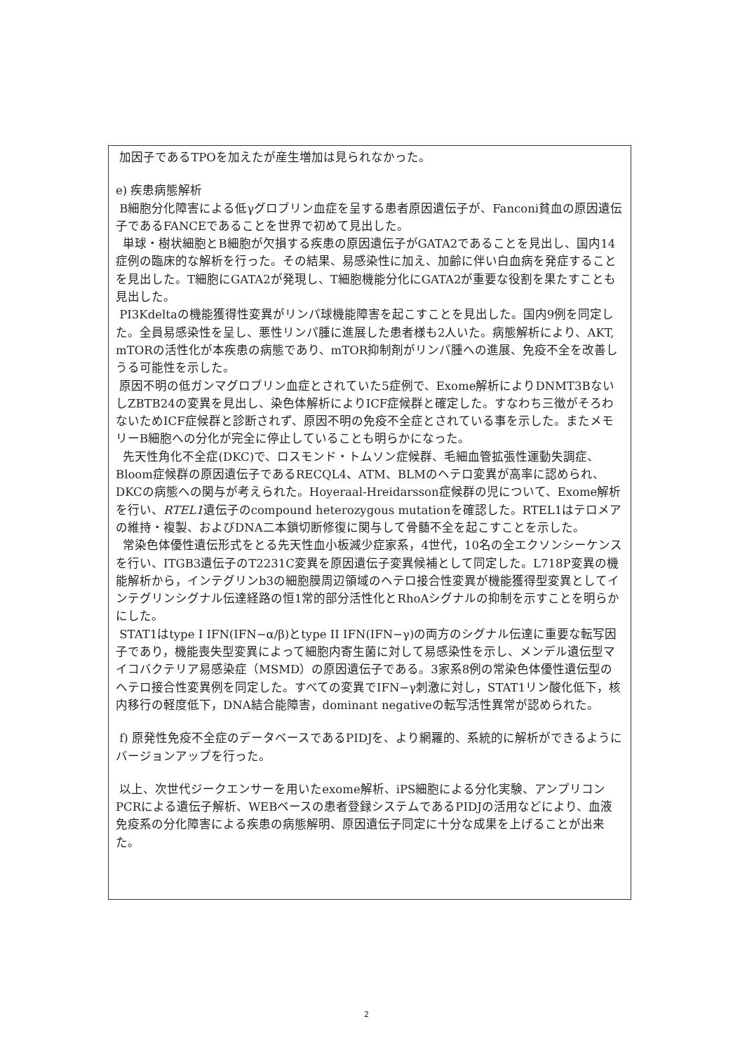加因子であるTPOを加えたが産生増加は見られなかった。
e) 疾患病態解析
B細胞分化障害による低γグロブリン血症を呈する患者原因遺伝子が、Fanconi貧血の原因遺伝子であるFANCEであることを世界で初めて見出した。
単球・樹状細胞とB細胞が欠損する疾患の原因遺伝子がGATA2であることを見出し、国内14症例の臨床的な解析を行った。その結果、易感染性に加え、加齢に伴い白血病を発症することを見出した。T細胞にGATA2が発現し、T細胞機能分化にGATA2が重要な役割を果たすことも見出した。
PI3Kdeltaの機能獲得性変異がリンパ球機能障害を起こすことを見出した。国内9例を同定した。全員易感染性を呈し、悪性リンパ腫に進展した患者様も2人いた。病態解析により、AKT, mTORの活性化が本疾患の病態であり、mTOR抑制剤がリンパ腫への進展、免疫不全を改善しうる可能性を示した。
原因不明の低ガンマグロブリン血症とされていた5症例で、Exome解析によりDNMT3BないしZBTB24の変異を見出し、染色体解析によりICF症候群と確定した。すなわち三徴がそろわないためICF症候群と診断されず、原因不明の免疫不全症とされている事を示した。またメモリーB細胞への分化が完全に停止していることも明らかになった。
先天性角化不全症(DKC)で、ロスモンド・トムソン症候群、毛細血管拡張性運動失調症、Bloom症候群の原因遺伝子であるRECQL4、ATM、BLMのヘテロ変異が高率に認められ、DKCの病態への関与が考えられた。Hoyeraal-Hreidarsson症候群の児について、Exome解析を行い、RTEL1遺伝子のcompound heterozygous mutationを確認した。RTEL1はテロメアの維持・複製、およびDNA二本鎖切断修復に関与して骨髄不全を起こすことを示した。
常染色体優性遺伝形式をとる先天性血小板減少症家系，4世代，10名の全エクソンシーケンスを行い、ITGB3遺伝子のT2231C変異を原因遺伝子変異候補として同定した。L718P変異の機能解析から，インテグリンb3の細胞膜周辺領域のヘテロ接合性変異が機能獲得型変異としてインテグリンシグナル伝達経路の恒1常的部分活性化とRhoAシグナルの抑制を示すことを明らかにした。
STAT1はtype I IFN(IFN−α/β)とtype II IFN(IFN−γ)の両方のシグナル伝達に重要な転写因子であり，機能喪失型変異によって細胞内寄生菌に対して易感染性を示し、メンデル遺伝型マイコバクテリア易感染症（MSMD）の原因遺伝子である。3家系8例の常染色体優性遺伝型のヘテロ接合性変異例を同定した。すべての変異でIFN−γ刺激に対し，STAT1リン酸化低下，核内移行の軽度低下，DNA結合能障害，dominant negativeの転写活性異常が認められた。
f) 原発性免疫不全症のデータベースであるPIDJを、より網羅的、系統的に解析ができるようにバージョンアップを行った。
以上、次世代ジークエンサーを用いたexome解析、iPS細胞による分化実験、アンプリコンPCRによる遺伝子解析、WEBベースの患者登録システムであるPIDJの活用などにより、血液免疫系の分化障害による疾患の病態解明、原因遺伝子同定に十分な成果を上げることが出来た。
2